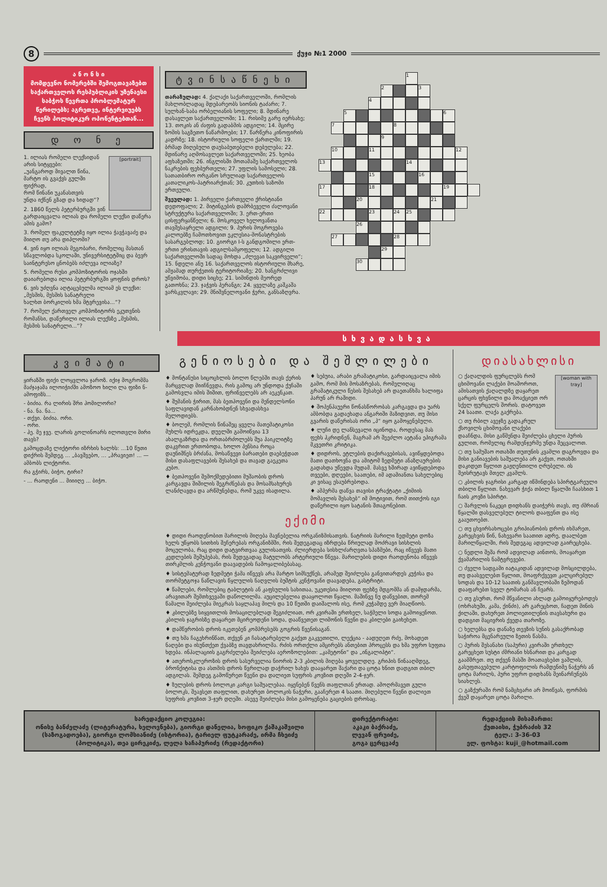8 ქუჯი №1 2000
ა ნ ო ნ ს ი
მომდევნო ნომერებში შემოგთავაზებთ საქართველოს რესპუბლიკის უზენაესი საბჭოს წევრთა პრობლემატურ წერილებს; აგრეთვე, ინტერვიუებს ჩვენს პოლიტიკურ ოპონენტებთან...
დ ო ნ ე
[portrait]
1. ილიას რომელი ლექსიდან არის სიტყვები:
„უანგაროდ მივალთ წინა,
მარტო ის გვაქვს გულში ფიქრად,
რომ წინანი უკანასთვის
უნდა იქნენ გზად და ხიდად“?
2. 1860 წელს პეტერბურგში ვინ გარდაიცვალა ილიას და რომელი ლექსი დაწერა ამის გამო?
3. რომელ ფაკულტეტზე იყო ილია ჭავჭავაძე და მიიღო თუ არა დიპლომი?
4. ვინ იყო ილიას მეგობარი, რომელიც მასთან სწავლობდა სკოლაში, უნივერსიტეტშიც და ბევრ საინტერესო ცნობებს იძლევა ილიაზე?
5. რომელი რუსი კომპოზიტორის ოჯახში დაიარებოდა ილია პეტერბურგში ყოფნის დროს?
6. ვის უძღვნა აღტაცებულმა ილიამ ეს ლექსი:
„მესმის, მესმის სანატრელი
ხალხთ ბორკილის ხმა მტვრევისა...“?
7. რომელ ქართველ კომპოზიტორს ეკუთვნის რომანსი, დაწერილი ილიას ლექსზე „მესმის, მესმის სანატრელი...“?
ტვინსაწნეხი
თარაზულად: 4. ქალაქი საქართველოში, რომლის მახლობლადაც მდებარეობს სიონის ტაძარი; 7. სულხან-საბა ორბელიანის სოფელი; 8. მდინარე დასავლეთ საქართველოში; 11. რისიმე გარე იერსახე; 13. თოკის ან ძაფის გადაბმის ადგილი; 14. მცირე ზომის საგზეთო ნაწარმოები; 17. წარწერა კინოფირის კადრზე; 18. ისტორიული სოფელი ქართლში; 19. ბრმად მიღებული დაუსაბუთებელი დებულება; 22. მდინარე აღმოსავლეთ საქართველოში; 25. ხეობა აფხაზეთში; 26. ინგლისში მოთამაშე საქართველოს ნაკრების ფეხბურთელი; 27. უფლის სამოსელი; 28. სათათბირო ორგანო სრულიად საქართველოს კათალიკოს-პატრიარქთან; 30. კუთხის საზომი ერთეული.
შვეულად: 1. პირველი ქართველი ქრისტიანი დედოფალი; 2. მიტინგების დამრბეველი ძალოვანი სტრუქტურა საქართველოში; 3. ერთ-ერთი ცისფერყანწელი; 6. მოსკოველ ხელოვანთა თავშესაყრელი ადგილი; 9. პურის მოგროვება კალოებზე ჩამოთხოვით ეკლესია-მონასტრების სასარგებლოდ; 10. გიორგი I-ს განდგომილი ერთ-ერთი ერისთავის ადგილსამყოფელი; 12. ადგილი საქართველოში სადაც მოხდა „ძლევაი საკვირველი“; 15. ნდელი ანუ 16. საქართველოს ისტორიული მხარე, ამჟამად თურქეთის ტერიტორიაზე; 20. ხანგრძლივი უწვიმობა, დიდი სიცხე; 21. სიმინდის მეორედ გათოხნა; 23. ჯაჭვის პერანგი; 24. ყველაზე კაშკაშა ვარსკვლავი; 29. მნიშვნელოვანი ჭერი, განსაზღვრა.
1
2
3
4
5
6
7
8
9
10
11
12
13
14
15
16
17
18
19
20
21
22
23
24
25
26
27
28
29
30
სხვადასხვა
კვიმატი
ყირაზში ფიქი ლოყვლოა ჯაროზ. იქიჯ მოგრომმა მაძჯაჯამა ილოიჭიძში ამოზოო ხილი ლა ფიზი ნ-ამოფიზს...
- ბიძია. რა ლირის შრი ჰომილორი?
- ნა. ნა. ნა...
- თქვი. ბიძია. ორი.
- ორი.
- ჰე. მე ჯვე. ლარის გოლინოარს ილოთვლი მირი თავს?
გამოცდაზე ლიქტორი იზრხის ხალხს: ...10 წუთი დიქრის შემდეგ ... „ბავშვებო, ... „პრავიეთ! ... — ამბობს ლიქტორი.
რა გჭირს, ბიჭო, ტირი?
- ... რაოდენი ... მიიიღე ... ბიჭო.
გენიოსები და შეშლილები
♦ მონტანუსი სიცოცხლის ბოლო წლებში თავს ქერის მარცვლად მიიჩნევდა, რის გამოც არ უნდოდა ქუჩაში გამოსვლა იმის შიშით, ფრინველებს არ აეკენკათ.
♦ შუმანის ჭირით, მას ბეთჰოვენი და მენდელსონი საფლავიდან კარნახობდნენ სხვადასხვა მელოდიებს.
♦ ბოლემ, რომლის წინაშეც ყველა მათემატიკოსი მუხლს იდრეკდა, დუელში გამოიწვია 13 ახალგაზრდა და ორთაბრძოლებს შუა პაიკლიტზე დაკვრით ერთობოდა, ხოლო პენსია როცა დაუნიშნეს ბრძანა, მოსაწვევი ბარათები დაებეჭდათ მისი დასაფლავების შესახებ და თავად გაეკეთა კუბო.
♦ ბეთჰოვენი შემოქმედებითი მუშაობის დროს კარგავდა შიშილის შეგრძნებას და მოსამსახურეს ლანძღავდა და არწმუნებდა, რომ უკვე ისადილა.
♦ სებუია, არაბი გრამატიკოსი, გარდაიცვალა იმის გამო, რომ მის მოსაზრებას, რომელიღაც გრამატიკული წესის შესახებ არ დაეთანხმა ხალიფა ჰარუნ არ რაშიდი.
♦ შოპენჰაუერი წონასწორობას კარგავდა და უარს ამბობდა გადაეხადა ანგარიში მაზიდვით, თუ მისი გვარის დაწერისას ორი „პ“ იყო გამოყენებული.
♦ ლუჩი დე ლანსევალი იცინოდა, როდესაც მას ფეხს ჰკრიდნენ, მაგრამ არ შეეძლო აეტანა ეპიგრამა მკვეთრი კრიტიკა.
♦ დიდროს, ეტლების დაქირავებისას, ავიწყდებოდა მათი დათხოვნა და ამიტომ ზედმეტი ანაზღაურების გადახდა უწევდა მუდამ. მასვე ხშირად ავიწყდებოდა თვეები, დღეები, საათები, იმ ადამიანთა სახელებიც კი ვისაც ესაუბრებოდა.
♦ ამპერმა დაწვა თავისი ტრაქტატი „ქიმიის მომავლის შესახებ“ იმ მოტივით, რომ თითქოს იგი დაწერილი იყო სატანის შთაგონებით.
ექიმი
♦ დიდი რაოდენობით მარილის მიღება მავნებელია ორგანიზმისათვის. ნატრიის მარილი ზედმეტი დოზა ხელს უწყობს სითხის შეჩერებას ორგანიზმში, რის შედეგადაც იზრდება წრიულად მოძრავი სისხლის მოცულობა, რაც დიდი დატვირთვაა გულისათვის. ძლიერდება სისხლძარღვთა სპაზმები, რაც იწვევს მათი კედლების შეშუპებას, რის შედეგადაც მატულობს არტერიული წნევა. მარილების დიდი რაოდენობა იწვევს თირკმლის კენჭოვანი დაავადების ჩამოყალიბებასაც.
♦ სისტემატურად ზედმეტი ჭამა იწვევს არა მარტო სიმსუქნეს, არამედ შეიძლება განვითარდეს კუჭისა და თორმეტგოჯა ნაწლავის წყლულის ნაღვლის ბუშტის კენჭოვანი დაავადება, გასტრიტი.
♦ წამლები, რომლებიც ტაბლეტის ან კაფსულის სახითაა, უკეთესია მიიღოთ ფეხზე მდგომმა ან დამჯდარმა, არავითარ შემთხვევაში დაწოლილმა. აუცილებელია დააყოლოთ წყალი. მაშინვე ნუ დაწვებით, თორემ წამალი შეიძლება მიეკრას საყლაპავ მილს და 10 წუთში დაიშალოს ისე, რომ კუჭამდე ვერ მიაღწიოს.
♦ კბილებზე სიყვითლის მოსაცილებლად შეგიძლიათ, ორ კვირაში ერთხელ, საჭმელი სოდა გამოიყენოთ. კბილის ჯაგრისზე დაყარეთ მცირეოდენი სოდა, დააწვეთეთ ლიმონის წვენი და კბილები გაიხეხეთ.
♦ დამწვრობის დროს იკეთებენ კომპრესებს გოგრის წვენისაგან.
♦ თუ ხმა ჩაგეხრინწათ, თქვენ კი ჩასატარებელი გაქვთ გაკვეთილი, ლექცია - აადუღეთ რძე, მოხადეთ ნაღები და ისუნთქეთ ქვაბზე თავდახრილმა. რძის ორთქლი ამცირებს ანთებით პროცესს და ხმა უფრო სუფთა ხდება. ინჰალაციის გაგრძელება შეიძლება აეროზოლებით: „კამეტონი“ და „ინგალიპტი“.
♦ ათეროსკლეროზის დროს სასურველია ნიორის 2-3 კბილის მიღება ყოველდღე. გრიპის წინააღმდეგ, ბრონქიტისა და ასთმის დროს წვრილად დაჭრილ ხახვს დააყარეთ შაქარი და ცოტა ხნით დადგით თბილ ადგილას. შემდეგ გამოწურეთ წვენი და დალიეთ სუფრის კოვზით დღეში 2-4-ჯერ.
♦ ზულების დროს ბოლოკი კარგი საშუალებაა. იყენებენ წვენს თაფლთან ერთად. ამოღრმავეთ გული ბოლოკს, შეავსეთ თაფლით, დახურეთ ბოლოკის ნაჭერი, გააჩერეთ 4 საათი. მიღებული წვენი დალიეთ სუფრის კოვზით 3-ჯერ დღეში. ასევე შეიძლება მისი გამოყენება გაციების დროსაც.
დიასახლისი
[woman with tray]
○ ქაღალდის ფურცლებს რომ ცხიმოვანი ლაქები მოაშოროთ, ამისათვის ქაღალდზე დაყარეთ ცარცის ფხვნილი და მოაქციეთ ორ სქელ ფურცელს შორის. დატოვეთ 24 საათი. ლაქა გაქრება.
○ თუ რბილ ავეჯზე გადაკრულ ქსოვილს ცხიმოვანი ლაქები დააჩნდა, მისი გაწმენდა შეიძლება ცხელი პურის გულით, რომელიც რამდენჯერმე უნდა შეცვალოთ.
○ თუ სამუშაო ოთახში თუთუნის კვამლი დაგროვდა და მისი განიავების საშუალება არ გაქვთ, ოთახში დაკიდეთ წყლით გაჟღენთილი ღრუბელი. ის შეისრუტავს მთელ კვამლს.
○ კბილის ჯაგრისი კარგად იწმინდება სპირტგარეული თბილი წყლით. ნახევარ ჭიქა თბილ წყალში ჩაასხით 1 ჩაის კოვზი სპირტი.
○ შარვლის ნაკეცი დიდხანს დაიჭერს თავს, თუ ძმრიან წყალში დასველებულ ტილოს დააფენთ და ისე გააუთოებთ.
○ თუ ცხვირსახოცები გრიპიანობის დროს იხმარეთ, გარეცხვის წინ, ნახევარი საათით ადრე, დაალბეთ მარილწყალში, რის შედეგაც ადვილად გაირეცხება.
○ ნედლი შეშა რომ ადვილად აინთოს, მოაყარეთ ქვამარილის ნამტვრევები.
○ ძველი სადგამი იატაკიდან ადვილად მოსცილდება, თუ დაასველებთ წყლით, მოაფრქვევთ კალცირებულ სოდას და 10-12 საათის განმავლობაში ზემოდან დააფარებთ სველ ტომარას ან ჩვარს.
○ თუ გსურთ, რომ მწვანილი ახლად გამოიყურებოდეს (ოხრახუში, კამა, ქინძი), არ გარეცხოთ, ჩადეთ მინის ქილაში, დახურეთ პოლიეთილენის თავსახური და დადგით მაცივრის ქვედა თაროზე.
○ ხელებსა და დანაზე თევზის სუნის გასაქრობად საჭიროა მცენარეული ზეთის წასმა.
○ პურის შესანახი (საპური) კვირაში ერთხელ გარეცხეთ სუსტი ძმრიანი ხსნარით და კარგად გაამშრეთ. თუ თქვენ მასში მოათავსებთ ვაშლის, გასუფთავებული კარტოფილის რამდენიმე ნაჭერს ან ცოტა მარილს, პური უფრო დიდხანს შეინარჩუნებს სიახლეს.
○ გაზქურაში რომ ნამცხვარი არ მოიწვას, ფორმის ქვეშ დაყარეთ ცოტა მარილი.
სარედაქციო კოლეგია:
ონისე ბანძელაძე (ლიტერატურა, ხელოვნება), გიორგი დანელია, სოფიკო ქაშაკაშვილი (საზოგადოება), გიორგი ლომსიანიძე (ისტორია), ტარიელ ფუტკარაძე, ირმა ჩხეიძე (პოლიტიკა), თეა ცირეკიძე, ლელა ხაჩაპურიძე (რედაქტორი)
დირექტორატი:
აკაკი ბაქრაძე,
ლევან ფრუიძე,
გოგა ცერცვაძე
რედაქციის მისამართი:
ქუთაისი, ჭუბრაძის 32
ტელ.: 3-36-03
ელ. ფოსტა: kuji_@hotmail.com